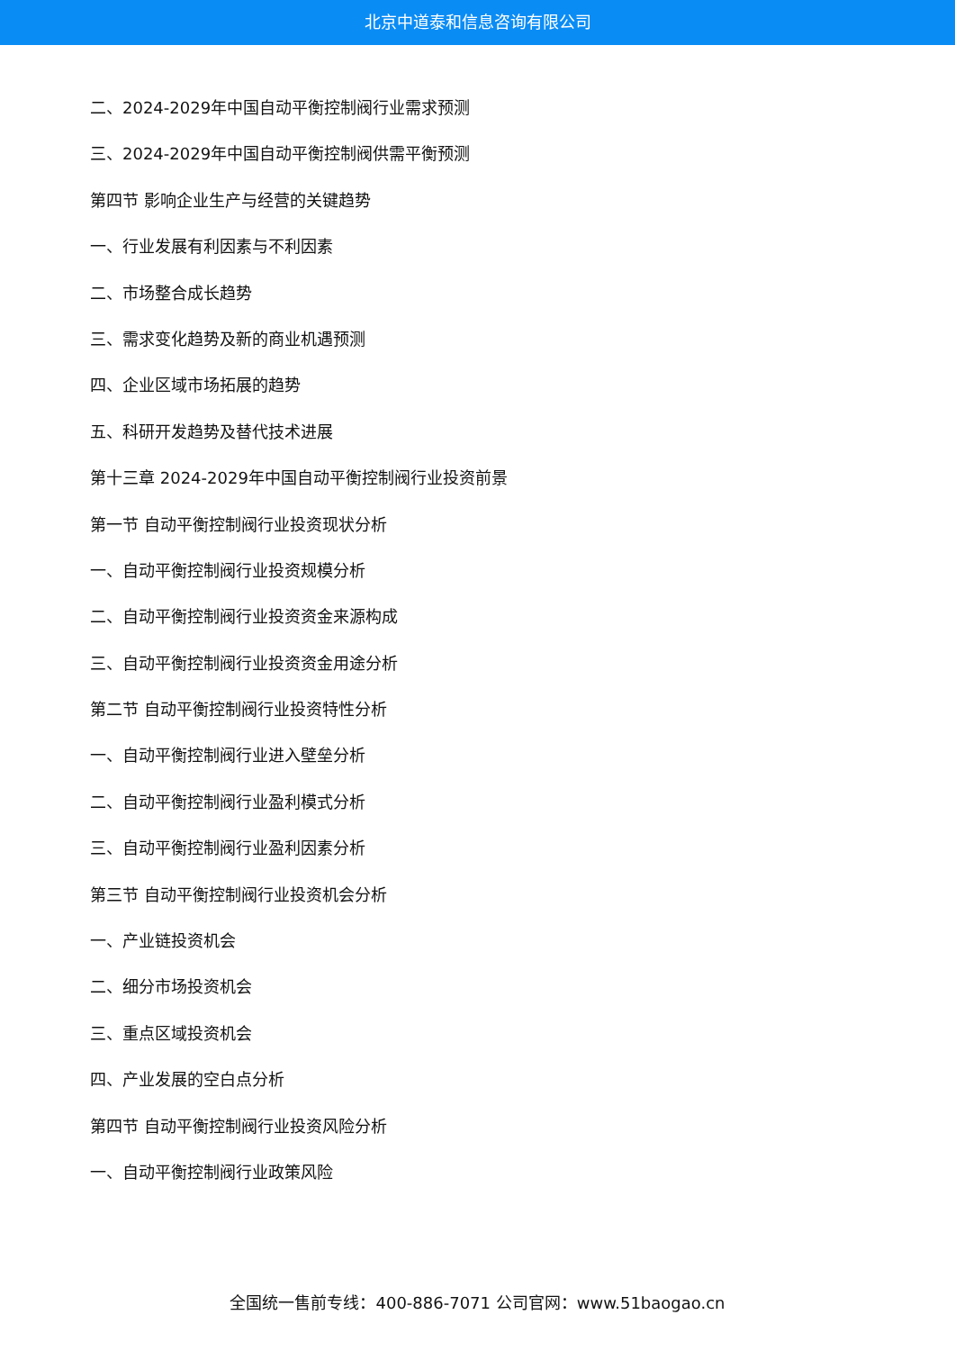北京中道泰和信息咨询有限公司
二、2024-2029年中国自动平衡控制阀行业需求预测
三、2024-2029年中国自动平衡控制阀供需平衡预测
第四节 影响企业生产与经营的关键趋势
一、行业发展有利因素与不利因素
二、市场整合成长趋势
三、需求变化趋势及新的商业机遇预测
四、企业区域市场拓展的趋势
五、科研开发趋势及替代技术进展
第十三章 2024-2029年中国自动平衡控制阀行业投资前景
第一节 自动平衡控制阀行业投资现状分析
一、自动平衡控制阀行业投资规模分析
二、自动平衡控制阀行业投资资金来源构成
三、自动平衡控制阀行业投资资金用途分析
第二节 自动平衡控制阀行业投资特性分析
一、自动平衡控制阀行业进入壁垒分析
二、自动平衡控制阀行业盈利模式分析
三、自动平衡控制阀行业盈利因素分析
第三节 自动平衡控制阀行业投资机会分析
一、产业链投资机会
二、细分市场投资机会
三、重点区域投资机会
四、产业发展的空白点分析
第四节 自动平衡控制阀行业投资风险分析
一、自动平衡控制阀行业政策风险
全国统一售前专线：400-886-7071 公司官网：www.51baogao.cn